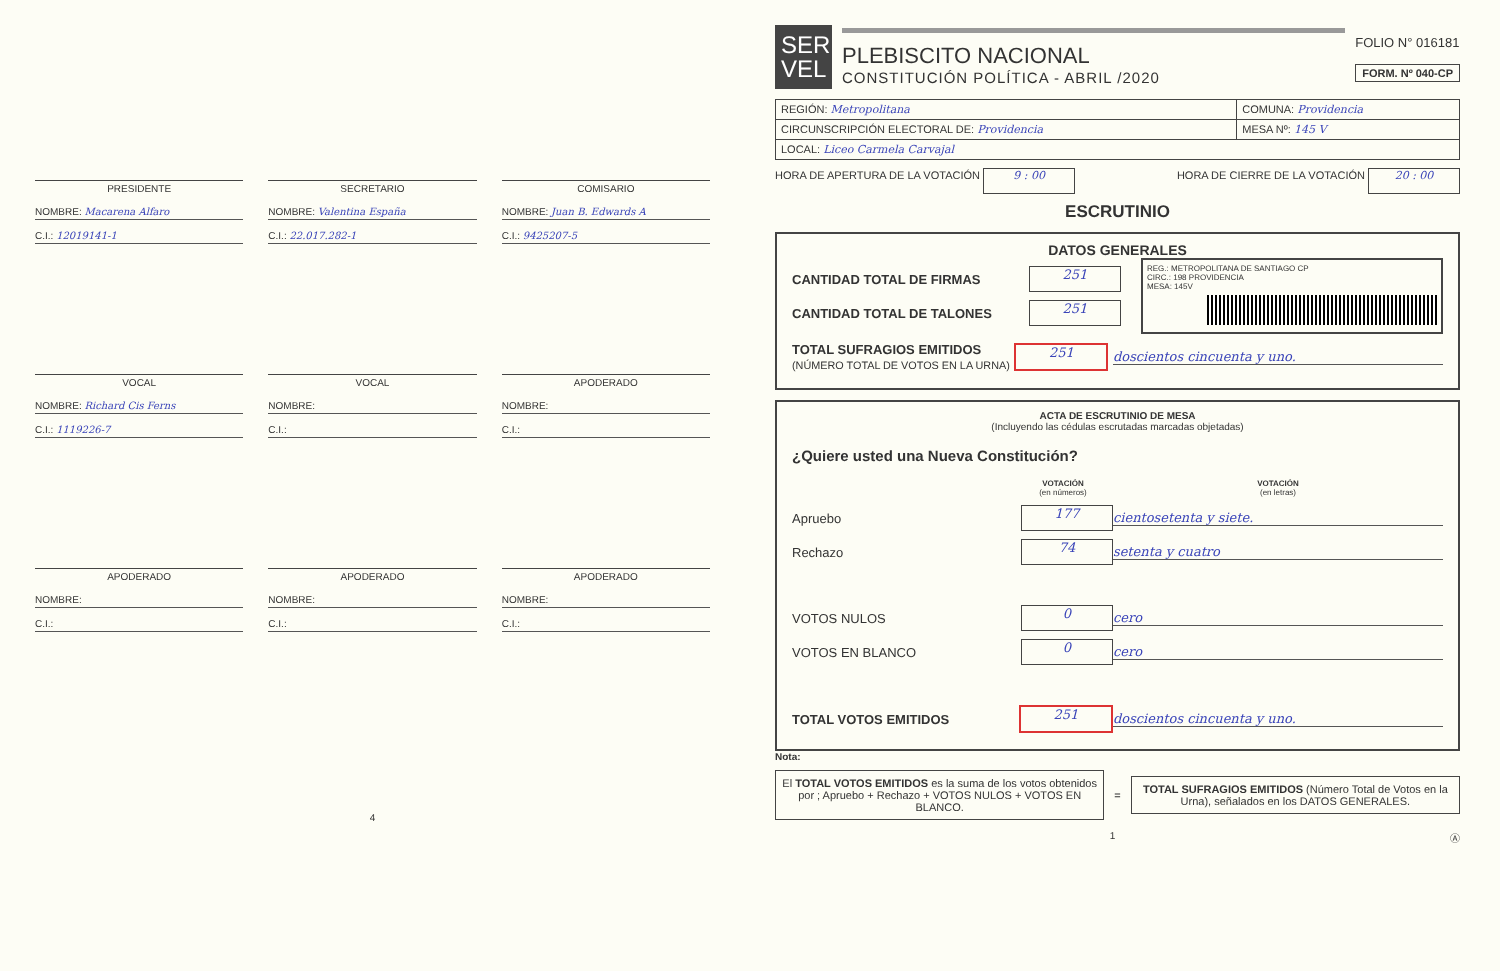PRESIDENTE
NOMBRE: Macarena Alfaro
C.I.: 12019141-1
SECRETARIO
NOMBRE: Valentina España
C.I.: 22.017.282-1
COMISARIO
NOMBRE: Juan B. Edwards A
C.I.: 9425207-5
VOCAL
NOMBRE: Richard Cis Ferns
C.I.: 1119226-7
VOCAL
NOMBRE:
C.I.:
APODERADO
NOMBRE:
C.I.:
APODERADO
NOMBRE:
C.I.:
APODERADO
NOMBRE:
C.I.:
APODERADO
NOMBRE:
C.I.:
4
SER VEL
PLEBISCITO NACIONAL
CONSTITUCIÓN POLÍTICA - ABRIL /2020
FOLIO N° 016181
FORM. Nº 040-CP
| REGIÓN: Metropolitana | COMUNA: Providencia | |
| CIRCUNSCRIPCIÓN ELECTORAL DE: Providencia | | MESA Nº: 145 V |
| LOCAL: Liceo Carmela Carvajal | | |
HORA DE APERTURA DE LA VOTACIÓN 9 : 00 HORA DE CIERRE DE LA VOTACIÓN 20 : 00
ESCRUTINIO
DATOS GENERALES
CANTIDAD TOTAL DE FIRMAS 251
CANTIDAD TOTAL DE TALONES 251
REG.: METROPOLITANA DE SANTIAGO CP
CIRC.: 198 PROVIDENCIA
MESA: 145V
TOTAL SUFRAGIOS EMITIDOS
(NÚMERO TOTAL DE VOTOS EN LA URNA) 251 doscientos cincuenta y uno.
ACTA DE ESCRUTINIO DE MESA
(Incluyendo las cédulas escrutadas marcadas objetadas)
¿Quiere usted una Nueva Constitución?
VOTACIÓN
(en números) VOTACIÓN
(en letras)
Apruebo 177 cientosetenta y siete.
Rechazo 74 setenta y cuatro
VOTOS NULOS 0 cero
VOTOS EN BLANCO 0 cero
TOTAL VOTOS EMITIDOS 251 doscientos cincuenta y uno.
Nota:
El TOTAL VOTOS EMITIDOS es la suma de los votos obtenidos por ; Apruebo + Rechazo + VOTOS NULOS + VOTOS EN BLANCO.
=
TOTAL SUFRAGIOS EMITIDOS (Número Total de Votos en la Urna), señalados en los DATOS GENERALES.
1 Ⓐ